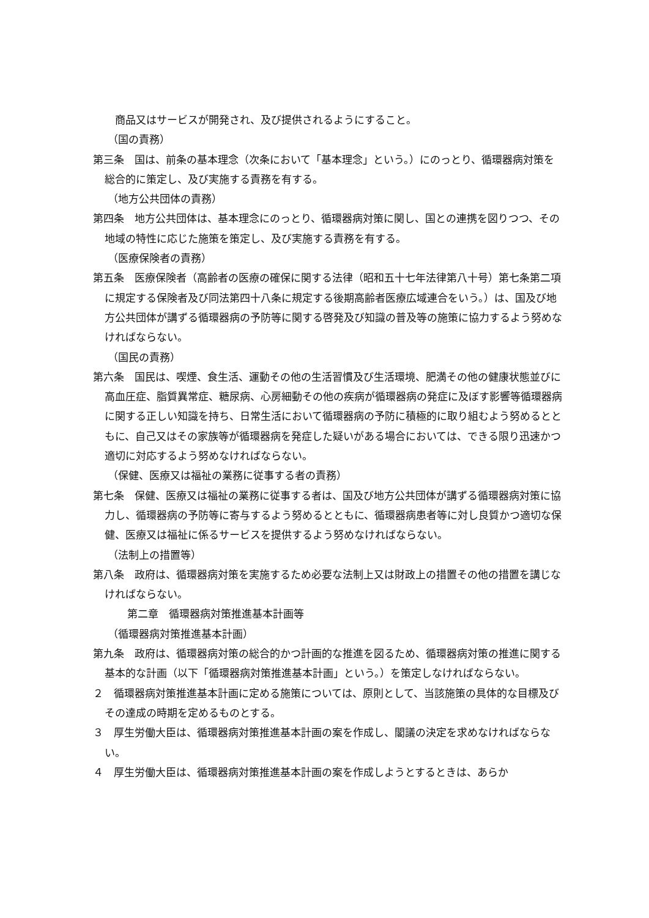商品又はサービスが開発され、及び提供されるようにすること。
（国の責務）
第三条　国は、前条の基本理念（次条において「基本理念」という。）にのっとり、循環器病対策を総合的に策定し、及び実施する責務を有する。
（地方公共団体の責務）
第四条　地方公共団体は、基本理念にのっとり、循環器病対策に関し、国との連携を図りつつ、その地域の特性に応じた施策を策定し、及び実施する責務を有する。
（医療保険者の責務）
第五条　医療保険者（高齢者の医療の確保に関する法律（昭和五十七年法律第八十号）第七条第二項に規定する保険者及び同法第四十八条に規定する後期高齢者医療広域連合をいう。）は、国及び地方公共団体が講ずる循環器病の予防等に関する啓発及び知識の普及等の施策に協力するよう努めなければならない。
（国民の責務）
第六条　国民は、喫煙、食生活、運動その他の生活習慣及び生活環境、肥満その他の健康状態並びに高血圧症、脂質異常症、糖尿病、心房細動その他の疾病が循環器病の発症に及ぼす影響等循環器病に関する正しい知識を持ち、日常生活において循環器病の予防に積極的に取り組むよう努めるとともに、自己又はその家族等が循環器病を発症した疑いがある場合においては、できる限り迅速かつ適切に対応するよう努めなければならない。
（保健、医療又は福祉の業務に従事する者の責務）
第七条　保健、医療又は福祉の業務に従事する者は、国及び地方公共団体が講ずる循環器病対策に協力し、循環器病の予防等に寄与するよう努めるとともに、循環器病患者等に対し良質かつ適切な保健、医療又は福祉に係るサービスを提供するよう努めなければならない。
（法制上の措置等）
第八条　政府は、循環器病対策を実施するため必要な法制上又は財政上の措置その他の措置を講じなければならない。
第二章　循環器病対策推進基本計画等
（循環器病対策推進基本計画）
第九条　政府は、循環器病対策の総合的かつ計画的な推進を図るため、循環器病対策の推進に関する基本的な計画（以下「循環器病対策推進基本計画」という。）を策定しなければならない。
２　循環器病対策推進基本計画に定める施策については、原則として、当該施策の具体的な目標及びその達成の時期を定めるものとする。
３　厚生労働大臣は、循環器病対策推進基本計画の案を作成し、閣議の決定を求めなければならない。
４　厚生労働大臣は、循環器病対策推進基本計画の案を作成しようとするときは、あらか